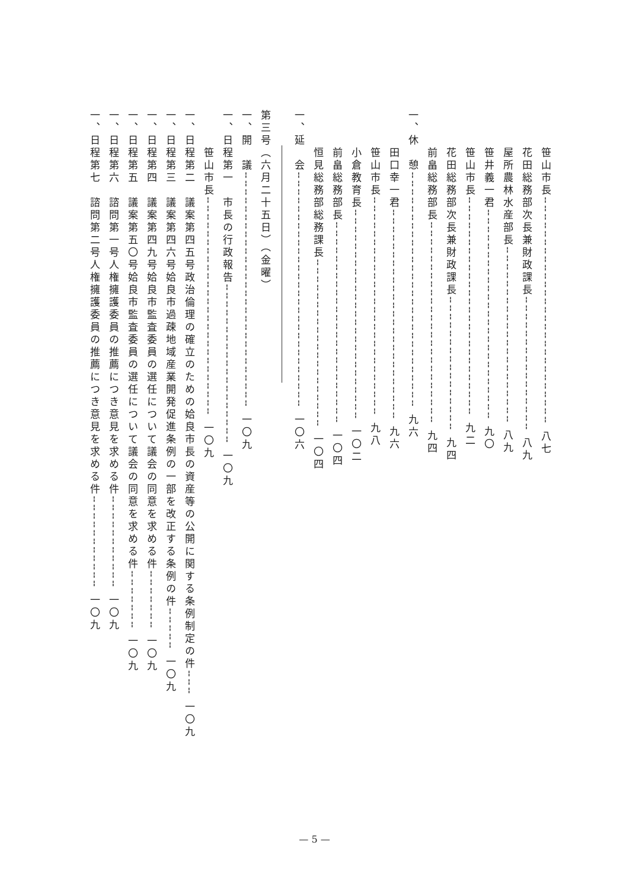笹山市長╌╌╌╌╌╌╌╌╌╌╌╌╌╌╌╌╌╌╌╌╌╌╌╌╌╌╌ 八七
　　　花田総務部次長兼財政課長╌╌╌╌╌╌╌╌╌╌╌╌╌╌╌╌ 八九
　　　屋所農林水産部長╌╌╌╌╌╌╌╌╌╌╌╌╌╌╌╌╌╌╌╌╌ 八九
　　　笹井義一君╌╌╌╌╌╌╌╌╌╌╌╌╌╌╌╌╌╌╌╌╌╌╌╌╌ 九〇
　　　笹山市長╌╌╌╌╌╌╌╌╌╌╌╌╌╌╌╌╌╌╌╌╌╌╌╌╌╌ 九二
　　　花田総務部次長兼財政課長╌╌╌╌╌╌╌╌╌╌╌╌╌╌╌╌ 九四
　　　前畠総務部長╌╌╌╌╌╌╌╌╌╌╌╌╌╌╌╌╌╌╌╌╌╌╌╌ 九四
一、休　憩╌╌╌╌╌╌╌╌╌╌╌╌╌╌╌╌╌╌╌╌╌╌╌╌╌╌╌╌ 九六
　　　田口幸一君╌╌╌╌╌╌╌╌╌╌╌╌╌╌╌╌╌╌╌╌╌╌╌╌╌ 九六
　　　笹山市長╌╌╌╌╌╌╌╌╌╌╌╌╌╌╌╌╌╌╌╌╌╌╌╌╌╌ 九八
　　　小倉教育長╌╌╌╌╌╌╌╌╌╌╌╌╌╌╌╌╌╌╌╌╌╌╌╌╌ 一〇二
　　　前畠総務部長╌╌╌╌╌╌╌╌╌╌╌╌╌╌╌╌╌╌╌╌╌╌╌╌ 一〇四
　　　恒見総務部総務課長╌╌╌╌╌╌╌╌╌╌╌╌╌╌╌╌╌╌╌╌ 一〇四
一、延　会╌╌╌╌╌╌╌╌╌╌╌╌╌╌╌╌╌╌╌╌╌╌╌╌╌╌╌╌ 一〇六
第三号（六月二十五日）（金曜）
一、開　議╌╌╌╌╌╌╌╌╌╌╌╌╌╌╌╌╌╌╌╌╌╌╌╌╌╌╌╌ 一〇九
一、日程第一　市長の行政報告╌╌╌╌╌╌╌╌╌╌╌╌╌╌╌╌╌╌╌ 一〇九
　　　笹山市長╌╌╌╌╌╌╌╌╌╌╌╌╌╌╌╌╌╌╌╌╌╌╌╌╌╌ 一〇九
一、日程第二　議案第四五号政治倫理の確立のための姶良市長の資産等の公開に関する条例制定の件╌╌╌ 一〇九
一、日程第三　議案第四六号姶良市過疎地域産業開発促進条例の一部を改正する条例の件╌╌╌╌╌ 一〇九
一、日程第四　議案第四九号姶良市監査委員の選任について議会の同意を求める件╌╌╌╌╌╌╌ 一〇九
一、日程第五　議案第五〇号姶良市監査委員の選任について議会の同意を求める件╌╌╌╌╌╌╌ 一〇九
一、日程第六　諮問第一号人権擁護委員の推薦につき意見を求める件╌╌╌╌╌╌╌╌╌╌╌ 一〇九
一、日程第七　諮問第二号人権擁護委員の推薦につき意見を求める件╌╌╌╌╌╌╌╌╌╌╌ 一〇九
— 5 —